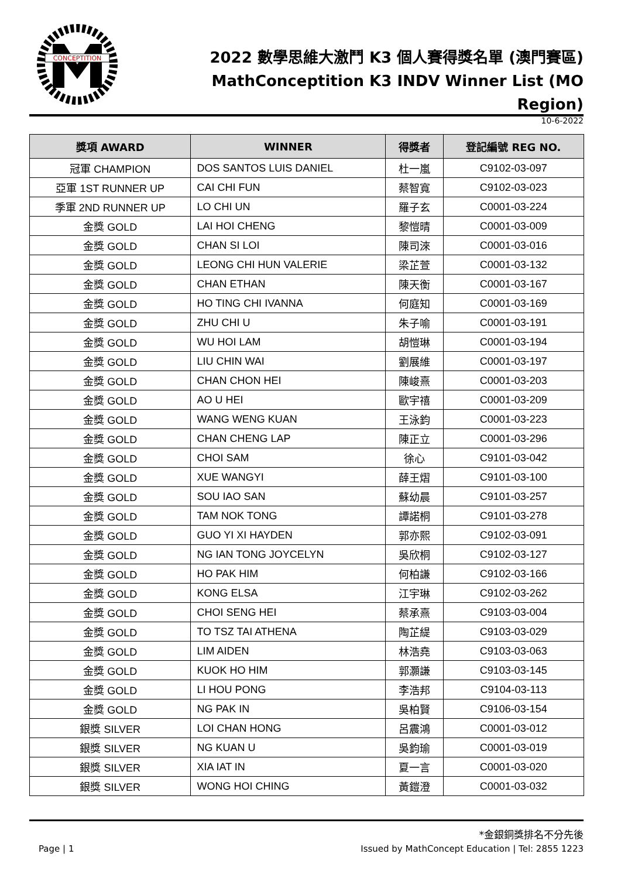CONCEPTITION
2022 數學思維大激鬥 K3 個人賽得獎名單 (澳門賽區)
MathConceptition K3 INDV Winner List (MO Region)
10-6-2022
| 獎項 AWARD | WINNER | 得獎者 | 登記編號 REG NO. |
| --- | --- | --- | --- |
| 冠軍 CHAMPION | DOS SANTOS LUIS DANIEL | 杜一嵐 | C9102-03-097 |
| 亞軍 1ST RUNNER UP | CAI CHI FUN | 蔡智寬 | C9102-03-023 |
| 季軍 2ND RUNNER UP | LO CHI UN | 羅子玄 | C0001-03-224 |
| 金獎 GOLD | LAI HOI CHENG | 黎愷晴 | C0001-03-009 |
| 金獎 GOLD | CHAN SI LOI | 陳司淶 | C0001-03-016 |
| 金獎 GOLD | LEONG CHI HUN VALERIE | 梁芷萱 | C0001-03-132 |
| 金獎 GOLD | CHAN ETHAN | 陳天衡 | C0001-03-167 |
| 金獎 GOLD | HO TING CHI IVANNA | 何庭知 | C0001-03-169 |
| 金獎 GOLD | ZHU CHI U | 朱子喻 | C0001-03-191 |
| 金獎 GOLD | WU HOI LAM | 胡愷琳 | C0001-03-194 |
| 金獎 GOLD | LIU CHIN WAI | 劉展維 | C0001-03-197 |
| 金獎 GOLD | CHAN CHON HEI | 陳峻熹 | C0001-03-203 |
| 金獎 GOLD | AO U HEI | 歐宇禧 | C0001-03-209 |
| 金獎 GOLD | WANG WENG KUAN | 王泳鈞 | C0001-03-223 |
| 金獎 GOLD | CHAN CHENG LAP | 陳正立 | C0001-03-296 |
| 金獎 GOLD | CHOI SAM | 徐心 | C9101-03-042 |
| 金獎 GOLD | XUE WANGYI | 薛王熠 | C9101-03-100 |
| 金獎 GOLD | SOU IAO SAN | 蘇幼晨 | C9101-03-257 |
| 金獎 GOLD | TAM NOK TONG | 譚諾桐 | C9101-03-278 |
| 金獎 GOLD | GUO YI XI HAYDEN | 郭亦熙 | C9102-03-091 |
| 金獎 GOLD | NG IAN TONG JOYCELYN | 吳欣桐 | C9102-03-127 |
| 金獎 GOLD | HO PAK HIM | 何柏謙 | C9102-03-166 |
| 金獎 GOLD | KONG ELSA | 江宇琳 | C9102-03-262 |
| 金獎 GOLD | CHOI SENG HEI | 蔡承熹 | C9103-03-004 |
| 金獎 GOLD | TO TSZ TAI ATHENA | 陶芷緹 | C9103-03-029 |
| 金獎 GOLD | LIM AIDEN | 林浩堯 | C9103-03-063 |
| 金獎 GOLD | KUOK HO HIM | 郭灝謙 | C9103-03-145 |
| 金獎 GOLD | LI HOU PONG | 李浩邦 | C9104-03-113 |
| 金獎 GOLD | NG PAK IN | 吳柏賢 | C9106-03-154 |
| 銀獎 SILVER | LOI CHAN HONG | 呂震鴻 | C0001-03-012 |
| 銀獎 SILVER | NG KUAN U | 吳鈞瑜 | C0001-03-019 |
| 銀獎 SILVER | XIA IAT IN | 夏一言 | C0001-03-020 |
| 銀獎 SILVER | WONG HOI CHING | 黃鎧澄 | C0001-03-032 |
*金銀銅獎排名不分先後
Page | 1 Issued by MathConcept Education | Tel: 2855 1223